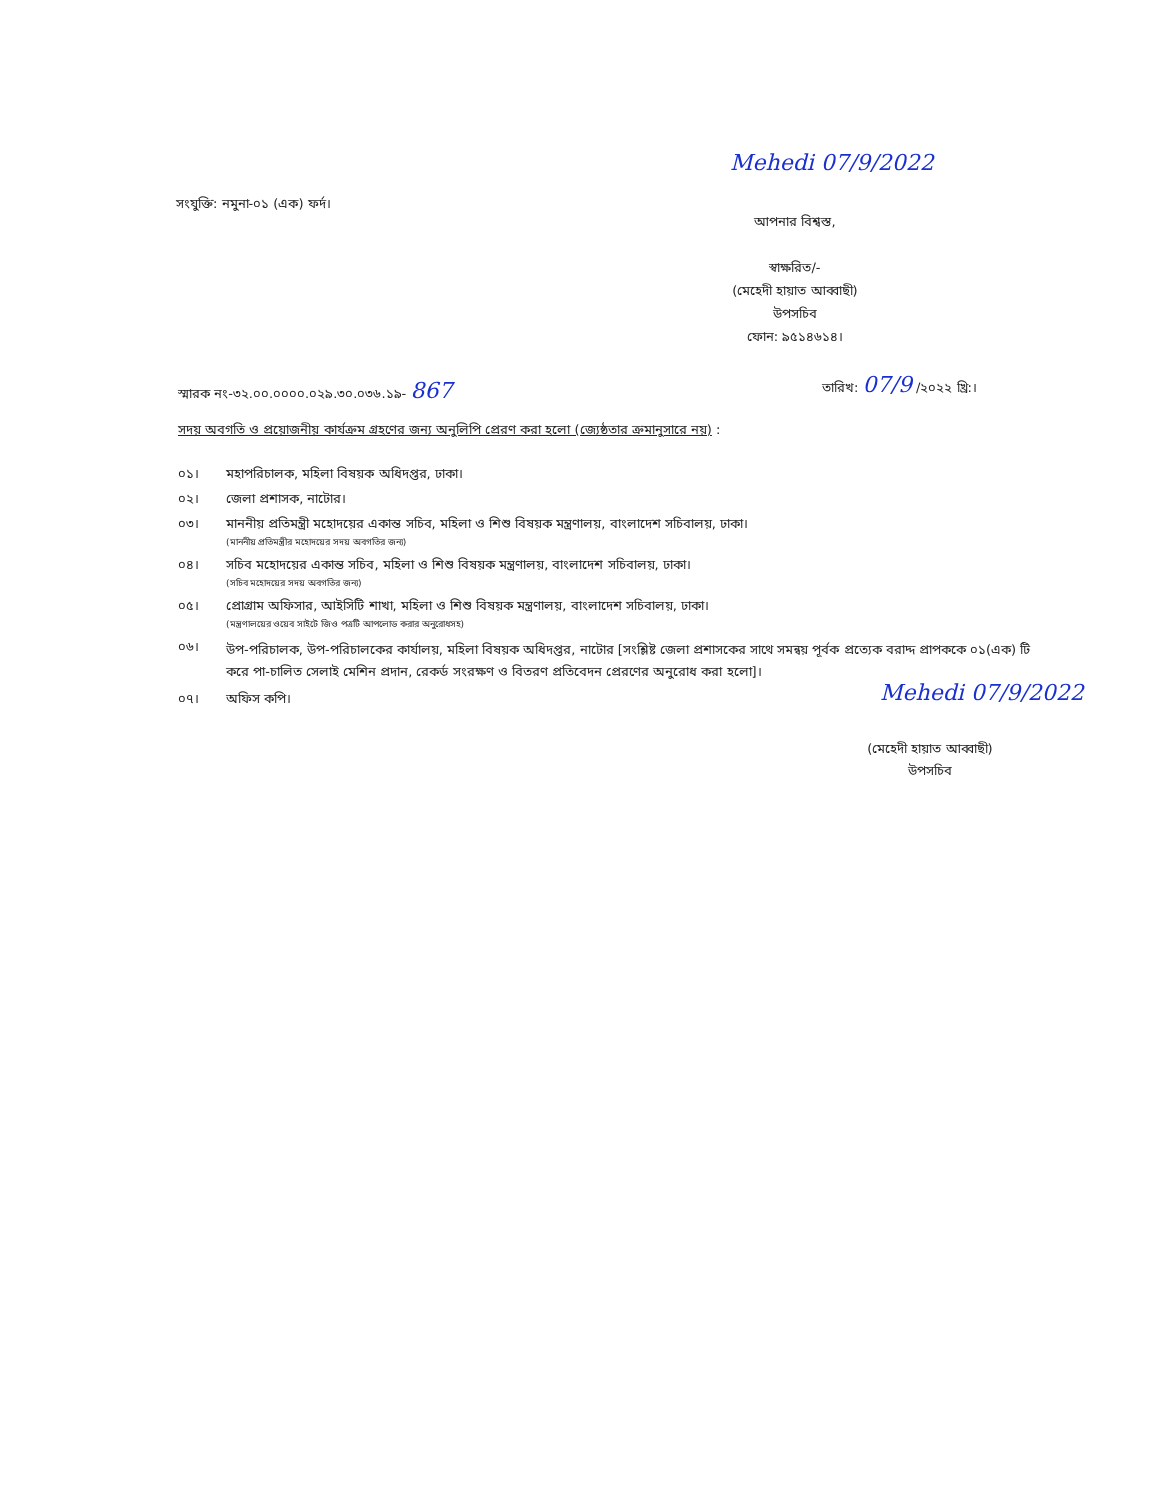সংযুক্তি: নমুনা-০১ (এক) ফর্দ।
Mehedi 07/9/2022
আপনার বিশ্বস্ত,
স্বাক্ষরিত/-
(মেহেদী হায়াত আব্বাছী)
উপসচিব
ফোন: ৯৫১৪৬১৪।
স্মারক নং-৩২.০০.০০০০.০২৯.৩০.০৩৬.১৯- 867
তারিখ: 07/9 /২০২২ খ্রি:।
সদয় অবগতি ও প্রয়োজনীয় কার্যক্রম গ্রহণের জন্য অনুলিপি প্রেরণ করা হলো (জ্যেষ্ঠতার ক্রমানুসারে নয়) :
০১। মহাপরিচালক, মহিলা বিষয়ক অধিদপ্তর, ঢাকা।
০২। জেলা প্রশাসক, নাটোর।
০৩। মাননীয় প্রতিমন্ত্রী মহোদয়ের একান্ত সচিব, মহিলা ও শিশু বিষয়ক মন্ত্রণালয়, বাংলাদেশ সচিবালয়, ঢাকা।
(মাননীয় প্রতিমন্ত্রীর মহোদয়ের সদয় অবগতির জন্য)
০৪। সচিব মহোদয়ের একান্ত সচিব, মহিলা ও শিশু বিষয়ক মন্ত্রণালয়, বাংলাদেশ সচিবালয়, ঢাকা।
(সচিব মহোদয়ের সদয় অবগতির জন্য)
০৫। প্রোগ্রাম অফিসার, আইসিটি শাখা, মহিলা ও শিশু বিষয়ক মন্ত্রণালয়, বাংলাদেশ সচিবালয়, ঢাকা।
(মন্ত্রণালয়ের ওয়েব সাইটে জিও পত্রটি আপলোড করার অনুরোধসহ)
০৬। উপ-পরিচালক, উপ-পরিচালকের কার্যালয়, মহিলা বিষয়ক অধিদপ্তর, নাটোর [সংশ্লিষ্ট জেলা প্রশাসকের সাথে সমন্বয় পূর্বক প্রত্যেক বরাদ্দ প্রাপককে ০১(এক) টি করে পা-চালিত সেলাই মেশিন প্রদান, রেকর্ড সংরক্ষণ ও বিতরণ প্রতিবেদন প্রেরণের অনুরোধ করা হলো]।
০৭। অফিস কপি।
Mehedi 07/9/2022
(মেহেদী হায়াত আব্বাছী)
উপসচিব